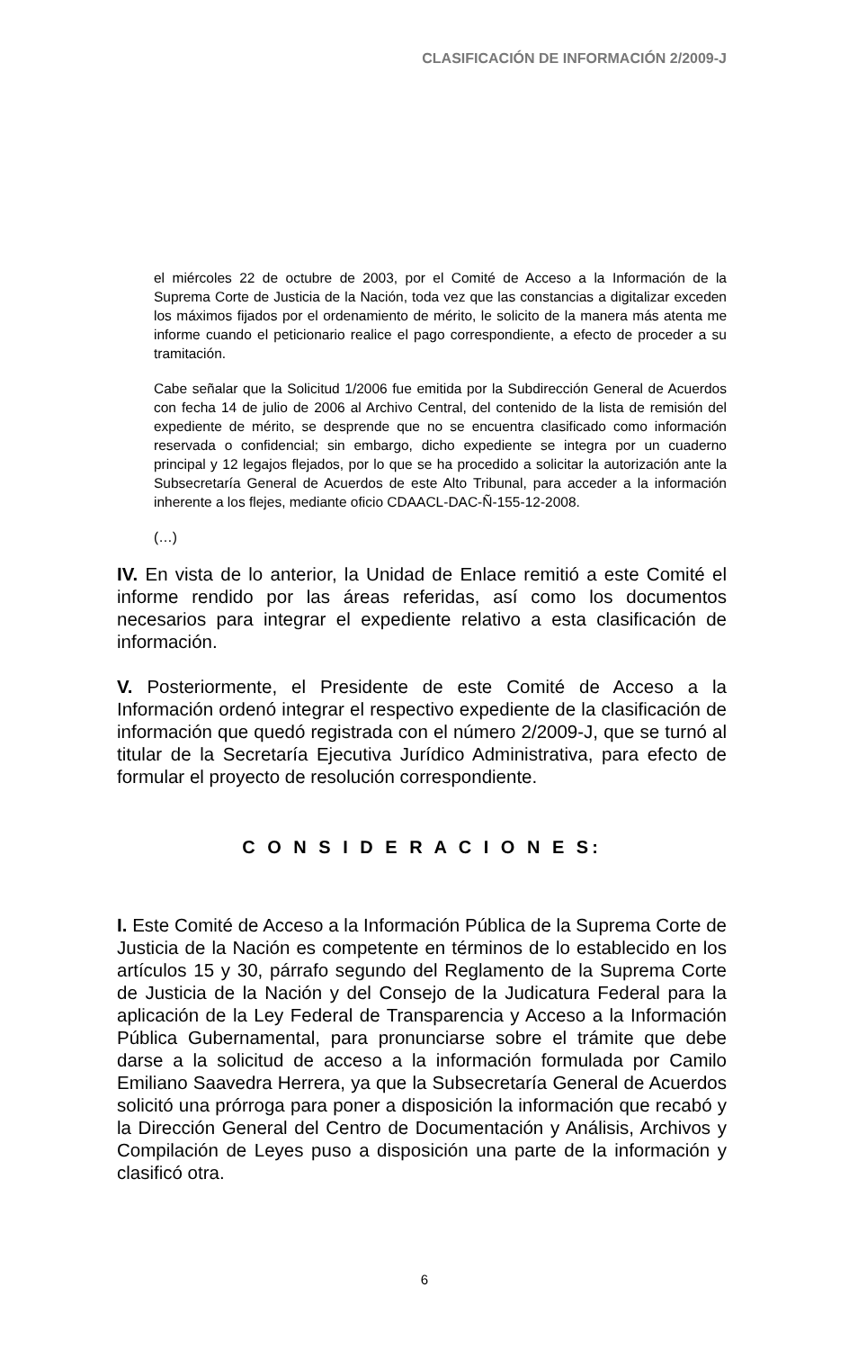CLASIFICACIÓN DE INFORMACIÓN 2/2009-J
el miércoles 22 de octubre de 2003, por el Comité de Acceso a la Información de la Suprema Corte de Justicia de la Nación, toda vez que las constancias a digitalizar exceden los máximos fijados por el ordenamiento de mérito, le solicito de la manera más atenta me informe cuando el peticionario realice el pago correspondiente, a efecto de proceder a su tramitación.
Cabe señalar que la Solicitud 1/2006 fue emitida por la Subdirección General de Acuerdos con fecha 14 de julio de 2006 al Archivo Central, del contenido de la lista de remisión del expediente de mérito, se desprende que no se encuentra clasificado como información reservada o confidencial; sin embargo, dicho expediente se integra por un cuaderno principal y 12 legajos flejados, por lo que se ha procedido a solicitar la autorización ante la Subsecretaría General de Acuerdos de este Alto Tribunal, para acceder a la información inherente a los flejes, mediante oficio CDAACL-DAC-Ñ-155-12-2008.
(…)
IV. En vista de lo anterior, la Unidad de Enlace remitió a este Comité el informe rendido por las áreas referidas, así como los documentos necesarios para integrar el expediente relativo a esta clasificación de información.
V. Posteriormente, el Presidente de este Comité de Acceso a la Información ordenó integrar el respectivo expediente de la clasificación de información que quedó registrada con el número 2/2009-J, que se turnó al titular de la Secretaría Ejecutiva Jurídico Administrativa, para efecto de formular el proyecto de resolución correspondiente.
C O N S I D E R A C I O N E S:
I. Este Comité de Acceso a la Información Pública de la Suprema Corte de Justicia de la Nación es competente en términos de lo establecido en los artículos 15 y 30, párrafo segundo del Reglamento de la Suprema Corte de Justicia de la Nación y del Consejo de la Judicatura Federal para la aplicación de la Ley Federal de Transparencia y Acceso a la Información Pública Gubernamental, para pronunciarse sobre el trámite que debe darse a la solicitud de acceso a la información formulada por Camilo Emiliano Saavedra Herrera, ya que la Subsecretaría General de Acuerdos solicitó una prórroga para poner a disposición la información que recabó y la Dirección General del Centro de Documentación y Análisis, Archivos y Compilación de Leyes puso a disposición una parte de la información y clasificó otra.
6